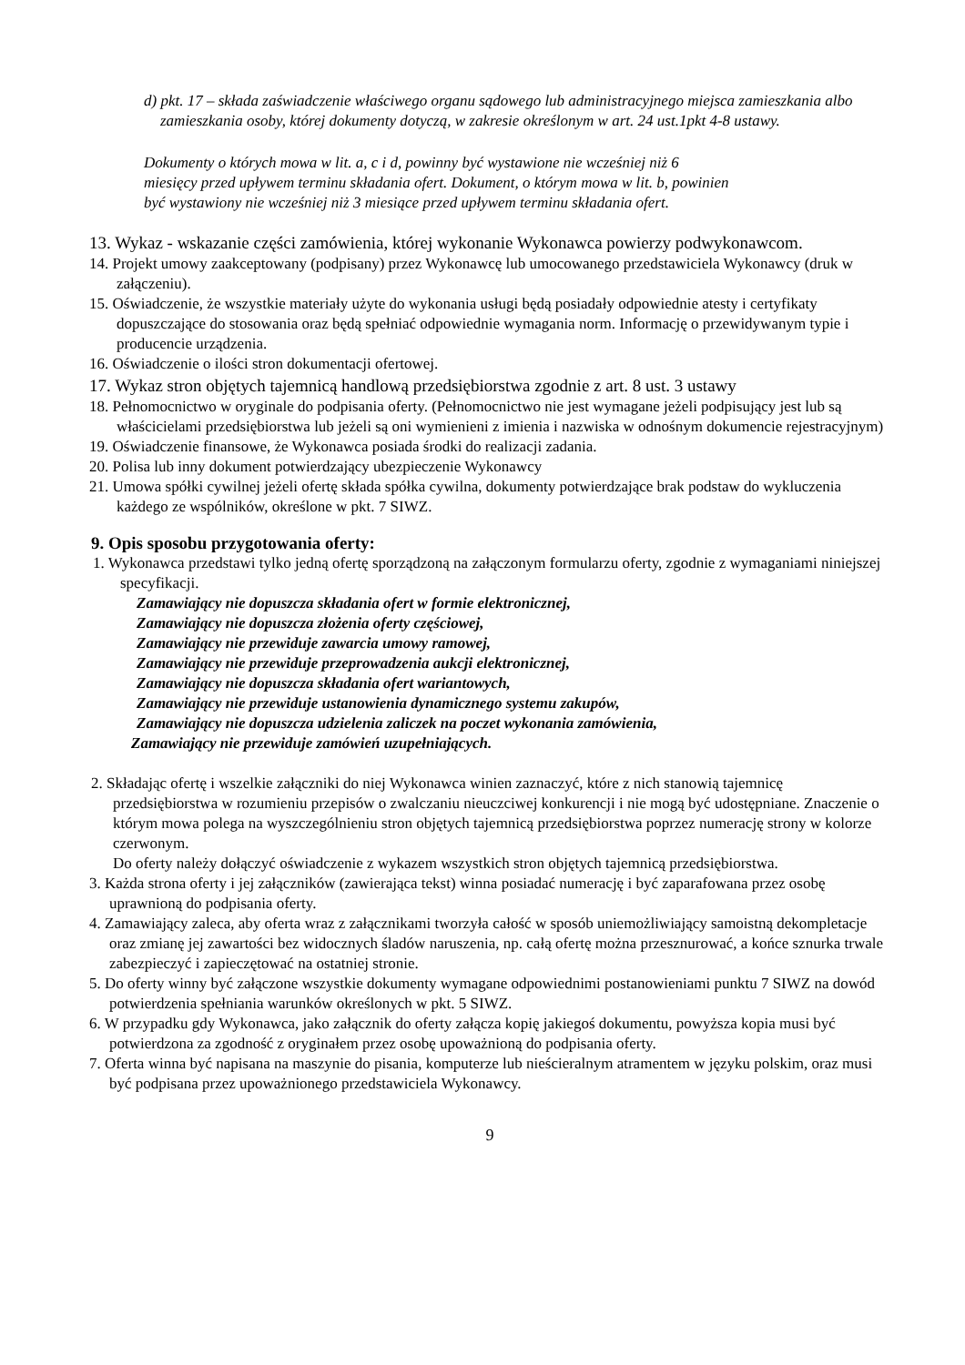d) pkt. 17 – składa zaświadczenie właściwego organu sądowego lub administracyjnego miejsca zamieszkania albo zamieszkania osoby, której dokumenty dotyczą, w zakresie określonym w art. 24 ust.1pkt 4-8 ustawy.
Dokumenty o których mowa w lit. a, c i d, powinny być wystawione nie wcześniej niż 6
miesięcy przed upływem terminu składania ofert. Dokument, o którym mowa w lit. b, powinien
być wystawiony nie wcześniej niż 3 miesiące przed upływem terminu składania ofert.
13. Wykaz - wskazanie części zamówienia, której wykonanie Wykonawca powierzy podwykonawcom.
14. Projekt umowy zaakceptowany (podpisany) przez Wykonawcę lub umocowanego przedstawiciela Wykonawcy (druk w załączeniu).
15. Oświadczenie, że wszystkie materiały użyte do wykonania usługi będą posiadały odpowiednie atesty i certyfikaty dopuszczające do stosowania oraz będą spełniać odpowiednie wymagania norm. Informację o przewidywanym typie i producencie urządzenia.
16. Oświadczenie o ilości stron dokumentacji ofertowej.
17. Wykaz stron objętych tajemnicą handlową przedsiębiorstwa zgodnie z art. 8 ust. 3 ustawy
18. Pełnomocnictwo w oryginale do podpisania oferty. (Pełnomocnictwo nie jest wymagane jeżeli podpisujący jest lub są właścicielami przedsiębiorstwa lub jeżeli są oni wymienieni z imienia i nazwiska w odnośnym dokumencie rejestracyjnym)
19. Oświadczenie finansowe, że Wykonawca posiada środki do realizacji zadania.
20. Polisa lub inny dokument potwierdzający ubezpieczenie Wykonawcy
21. Umowa spółki cywilnej jeżeli ofertę składa spółka cywilna, dokumenty potwierdzające brak podstaw do wykluczenia każdego ze wspólników, określone w pkt. 7 SIWZ.
9. Opis sposobu przygotowania oferty:
1. Wykonawca przedstawi tylko jedną ofertę sporządzoną na załączonym formularzu oferty, zgodnie z wymaganiami niniejszej specyfikacji.
Zamawiający nie dopuszcza składania ofert w formie elektronicznej,
Zamawiający nie dopuszcza złożenia oferty częściowej,
Zamawiający nie przewiduje zawarcia umowy ramowej,
Zamawiający nie przewiduje przeprowadzenia aukcji elektronicznej,
Zamawiający nie dopuszcza składania ofert wariantowych,
Zamawiający nie przewiduje ustanowienia dynamicznego systemu zakupów,
Zamawiający nie dopuszcza udzielenia zaliczek na poczet wykonania zamówienia,
Zamawiający nie przewiduje zamówień uzupełniających.
2. Składając ofertę i wszelkie załączniki do niej Wykonawca winien zaznaczyć, które z nich stanowią tajemnicę przedsiębiorstwa w rozumieniu przepisów o zwalczaniu nieuczciwej konkurencji i nie mogą być udostępniane. Znaczenie o którym mowa polega na wyszczególnieniu stron objętych tajemnicą przedsiębiorstwa poprzez numerację strony w kolorze czerwonym.
Do oferty należy dołączyć oświadczenie z wykazem wszystkich stron objętych tajemnicą przedsiębiorstwa.
3. Każda strona oferty i jej załączników (zawierająca tekst) winna posiadać numerację i być zaparafowana przez osobę uprawnioną do podpisania oferty.
4. Zamawiający zaleca, aby oferta wraz z załącznikami tworzyła całość w sposób uniemożliwiający samoistną dekompletacje oraz zmianę jej zawartości bez widocznych śladów naruszenia, np. całą ofertę można przesznurować, a końce sznurka trwale zabezpieczyć i zapieczętować na ostatniej stronie.
5. Do oferty winny być załączone wszystkie dokumenty wymagane odpowiednimi postanowieniami punktu 7 SIWZ na dowód potwierdzenia spełniania warunków określonych w pkt. 5 SIWZ.
6. W przypadku gdy Wykonawca, jako załącznik do oferty załącza kopię jakiegoś dokumentu, powyższa kopia musi być potwierdzona za zgodność z oryginałem przez osobę upoważnioną do podpisania oferty.
7. Oferta winna być napisana na maszynie do pisania, komputerze lub nieścieralnym atramentem w języku polskim, oraz musi być podpisana przez upoważnionego przedstawiciela Wykonawcy.
9